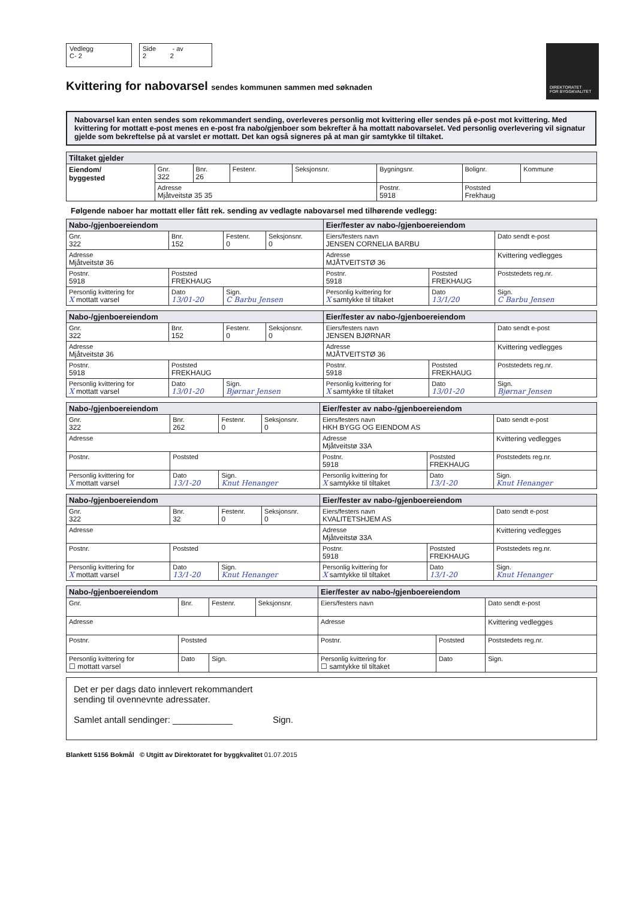Vedlegg
C- 2
Side - av
2 2
DIREKTORATET
FOR BYGGKVALITET
Kvittering for nabovarsel sendes kommunen sammen med søknaden
Nabovarsel kan enten sendes som rekommandert sending, overleveres personlig mot kvittering eller sendes på e-post mot kvittering. Med kvittering for mottatt e-post menes en e-post fra nabo/gjenboer som bekrefter å ha mottatt nabovarselet. Ved personlig overlevering vil signatur gjelde som bekreftelse på at varslet er mottatt. Det kan også signeres på at man gir samtykke til tiltaket.
| Tiltaket gjelder | | | | | | | |
| --- | --- | --- | --- | --- | --- | --- | --- |
| Eiendom/ byggested | Gnr. 322 | Bnr. 26 | Festenr. | Seksjonsnr. | Bygningsnr. | Bolignr. | Kommune |
| | Adresse Mjåtveitstø 35 35 | | | | Postnr. 5918 | Poststed Frekhaug | |
Følgende naboer har mottatt eller fått rek. sending av vedlagte nabovarsel med tilhørende vedlegg:
| Nabo-/gjenboereiendom | | | | Eier/fester av nabo-/gjenboereiendom | | |
| --- | --- | --- | --- | --- | --- | --- |
| Gnr. 322 | Bnr. 152 | Festenr. 0 | Seksjonsnr. 0 | Eiers/festers navn JENSEN CORNELIA BARBU | | Dato sendt e-post |
| Adresse Mjåtveitstø 36 | | | | Adresse MJÅTVEITSTØ 36 | | Kvittering vedlegges |
| Postnr. 5918 | Poststed FREKHAUG | | | Postnr. 5918 | Poststed FREKHAUG | Poststedets reg.nr. |
| Personlig kvittering for X mottatt varsel | Dato 13/01-20 | Sign. C Barbu Jensen | | Personlig kvittering for X samtykke til tiltaket | Dato 13/1/20 | Sign. C Barbu Jensen |
| Nabo-/gjenboereiendom | | | | Eier/fester av nabo-/gjenboereiendom | | |
| --- | --- | --- | --- | --- | --- | --- |
| Gnr. 322 | Bnr. 152 | Festenr. 0 | Seksjonsnr. 0 | Eiers/festers navn JENSEN BJØRNAR | | Dato sendt e-post |
| Adresse Mjåtveitstø 36 | | | | Adresse MJÅTVEITSTØ 36 | | Kvittering vedlegges |
| Postnr. 5918 | Poststed FREKHAUG | | | Postnr. 5918 | Poststed FREKHAUG | Poststedets reg.nr. |
| Personlig kvittering for X mottatt varsel | Dato 13/01-20 | Sign. Bjørnar Jensen | | Personlig kvittering for X samtykke til tiltaket | Dato 13/01-20 | Sign. Bjørnar Jensen |
| Nabo-/gjenboereiendom | | | | Eier/fester av nabo-/gjenboereiendom | | |
| --- | --- | --- | --- | --- | --- | --- |
| Gnr. 322 | Bnr. 262 | Festenr. 0 | Seksjonsnr. 0 | Eiers/festers navn HKH BYGG OG EIENDOM AS | | Dato sendt e-post |
| Adresse | | | | Adresse Mjåtveitstø 33A | | Kvittering vedlegges |
| Postnr. | Poststed | | | Postnr. 5918 | Poststed FREKHAUG | Poststedets reg.nr. |
| Personlig kvittering for X mottatt varsel | Dato 13/1-20 | Sign. Knut Henanger | | Personlig kvittering for X samtykke til tiltaket | Dato 13/1-20 | Sign. Knut Henanger |
| Nabo-/gjenboereiendom | | | | Eier/fester av nabo-/gjenboereiendom | | |
| --- | --- | --- | --- | --- | --- | --- |
| Gnr. 322 | Bnr. 32 | Festenr. 0 | Seksjonsnr. 0 | Eiers/festers navn KVALITETSHJEM AS | | Dato sendt e-post |
| Adresse | | | | Adresse Mjåtveitstø 33A | | Kvittering vedlegges |
| Postnr. | Poststed | | | Postnr. 5918 | Poststed FREKHAUG | Poststedets reg.nr. |
| Personlig kvittering for X mottatt varsel | Dato 13/1-20 | Sign. Knut Henanger | | Personlig kvittering for X samtykke til tiltaket | Dato 13/1-20 | Sign. Knut Henanger |
| Nabo-/gjenboereiendom | | | | Eier/fester av nabo-/gjenboereiendom | | |
| --- | --- | --- | --- | --- | --- | --- |
| Gnr. | Bnr. | Festenr. | Seksjonsnr. | Eiers/festers navn | | Dato sendt e-post |
| Adresse | | | | Adresse | | Kvittering vedlegges |
| Postnr. | Poststed | | | Postnr. | Poststed | Poststedets reg.nr. |
| Personlig kvittering for ☐ mottatt varsel | Dato | Sign. | | Personlig kvittering for ☐ samtykke til tiltaket | Dato | Sign. |
Det er per dags dato innlevert rekommandert
sending til ovennevnte adressater.
Samlet antall sendinger: ____________ Sign.
Blankett 5156 Bokmål © Utgitt av Direktoratet for byggkvalitet 01.07.2015